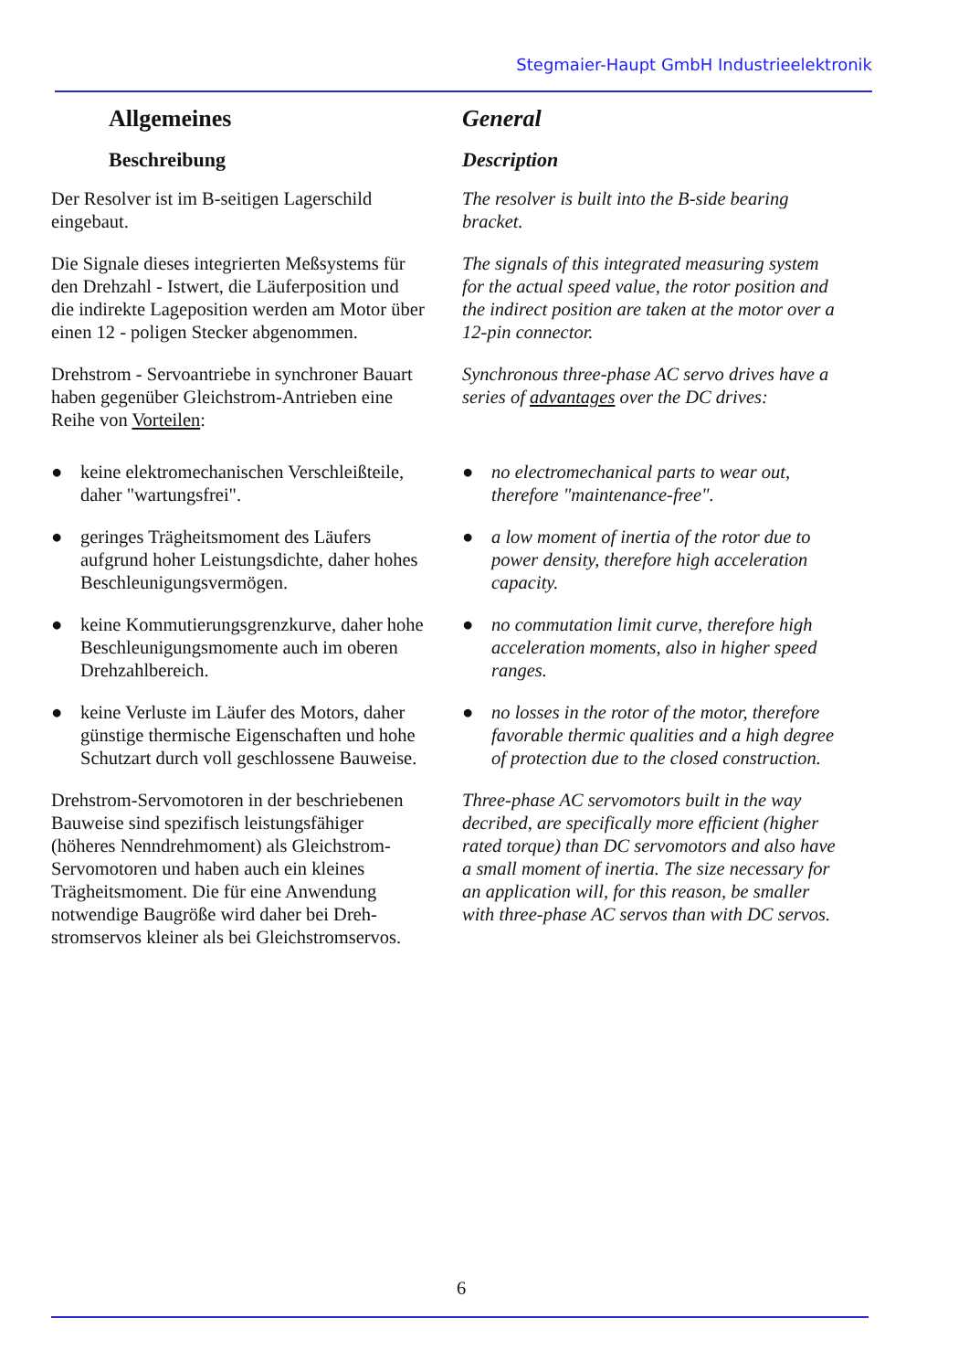Stegmaier-Haupt GmbH Industrieelektronik
Allgemeines
Beschreibung
Der Resolver ist im B-seitigen Lagerschild eingebaut.
Die Signale dieses integrierten Meßsystems für den Drehzahl - Istwert, die Läuferposition und die indirekte Lageposition werden am Motor über einen 12 - poligen Stecker abgenommen.
Drehstrom - Servoantriebe in synchroner Bauart haben gegenüber Gleichstrom-Antrieben eine Reihe von Vorteilen:
● keine elektromechanischen Verschleißteile, daher "wartungsfrei".
● geringes Trägheitsmoment des Läufers aufgrund hoher Leistungsdichte, daher hohes Beschleunigungsvermögen.
● keine Kommutierungsgrenzkurve, daher hohe Beschleunigungsmomente auch im oberen Drehzahlbereich.
● keine Verluste im Läufer des Motors, daher günstige thermische Eigenschaften und hohe Schutzart durch voll geschlossene Bauweise.
Drehstrom-Servomotoren in der beschriebenen Bauweise sind spezifisch leistungsfähiger (höheres Nenndrehmoment) als Gleichstrom-Servomotoren und haben auch ein kleines Trägheitsmoment. Die für eine Anwendung notwendige Baugröße wird daher bei Dreh-stromservos kleiner als bei Gleichstromservos.
General
Description
The resolver is built into the B-side bearing bracket.
The signals of this integrated measuring system for the actual speed value, the rotor position and the indirect position are taken at the motor over a 12-pin connector.
Synchronous three-phase AC servo drives have a series of advantages over the DC drives:
● no electromechanical parts to wear out, therefore "maintenance-free".
● a low moment of inertia of the rotor due to power density, therefore high acceleration capacity.
● no commutation limit curve, therefore high acceleration moments, also in higher speed ranges.
● no losses in the rotor of the motor, therefore favorable thermic qualities and a high degree of protection due to the closed construction.
Three-phase AC servomotors built in the way decribed, are specifically more efficient (higher rated torque) than DC servomotors and also have a small moment of inertia. The size necessary for an application will, for this reason, be smaller with three-phase AC servos than with DC servos.
6